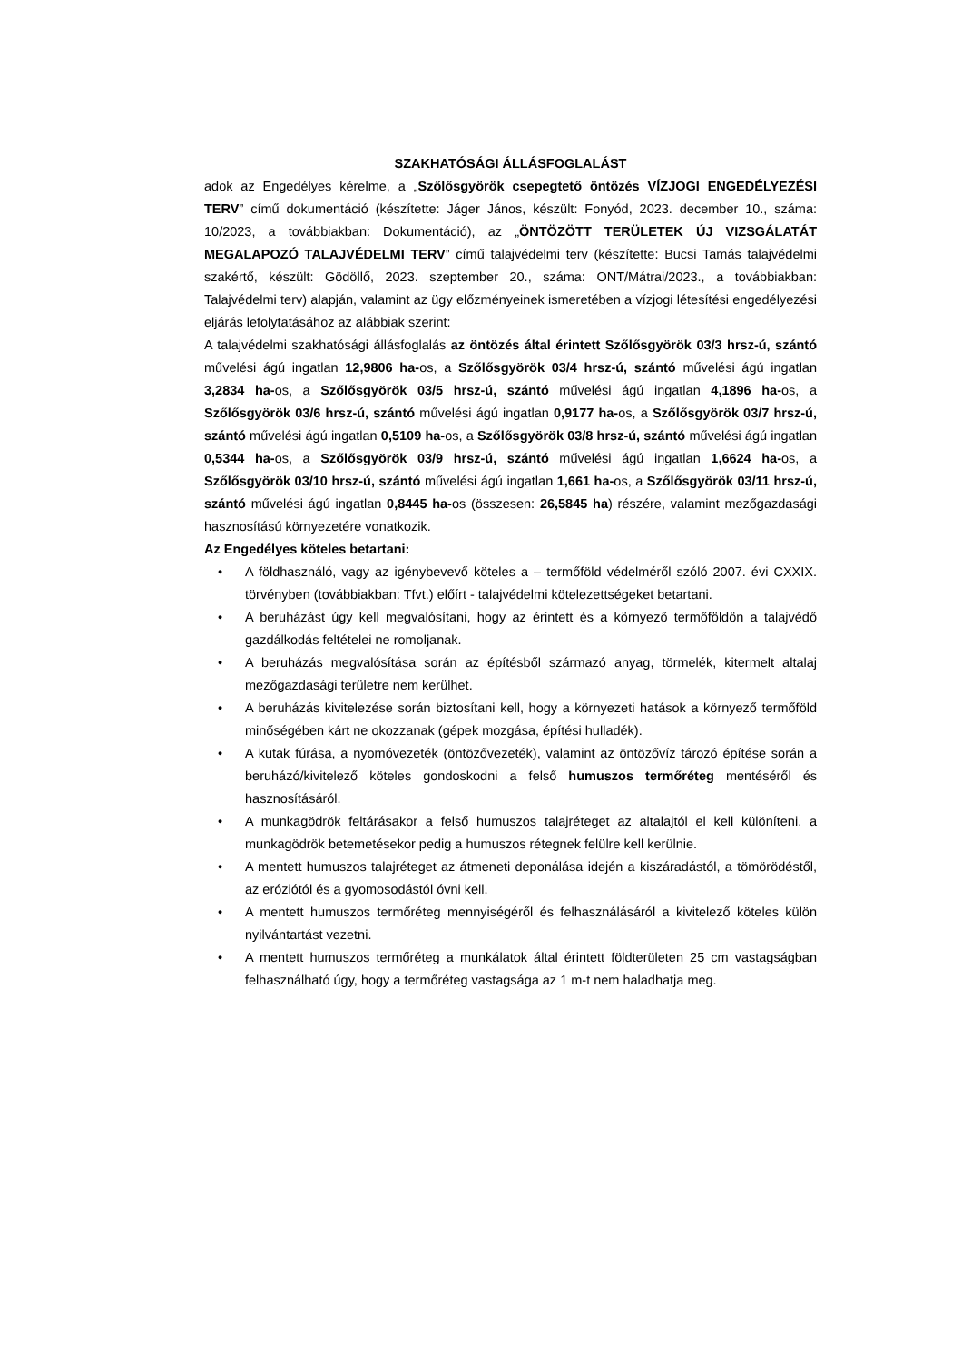SZAKHATÓSÁGI ÁLLÁSFOGLALÁST
adok az Engedélyes kérelme, a „Szőlősgyörök csepegtető öntözés VÍZJOGI ENGEDÉLYEZÉSI TERV” című dokumentáció (készítette: Jáger János, készült: Fonyód, 2023. december 10., száma: 10/2023, a továbbiakban: Dokumentáció), az „ÖNTÖZÖTT TERÜLETEK ÚJ VIZSGÁLATÁT MEGALAPOZÓ TALAJVÉDELMI TERV” című talajvédelmi terv (készítette: Bucsi Tamás talajvédelmi szakértő, készült: Gödöllő, 2023. szeptember 20., száma: ONT/Mátrai/2023., a továbbiakban: Talajvédelmi terv) alapján, valamint az ügy előzményeinek ismeretében a vízjogi létesítési engedélyezési eljárás lefolytatásához az alábbiak szerint:
A talajvédelmi szakhatósági állásfoglalás az öntözés által érintett Szőlősgyörök 03/3 hrsz-ú, szántó művelési ágú ingatlan 12,9806 ha-os, a Szőlősgyörök 03/4 hrsz-ú, szántó művelési ágú ingatlan 3,2834 ha-os, a Szőlősgyörök 03/5 hrsz-ú, szántó művelési ágú ingatlan 4,1896 ha-os, a Szőlősgyörök 03/6 hrsz-ú, szántó művelési ágú ingatlan 0,9177 ha-os, a Szőlősgyörök 03/7 hrsz-ú, szántó művelési ágú ingatlan 0,5109 ha-os, a Szőlősgyörök 03/8 hrsz-ú, szántó művelési ágú ingatlan 0,5344 ha-os, a Szőlősgyörök 03/9 hrsz-ú, szántó művelési ágú ingatlan 1,6624 ha-os, a Szőlősgyörök 03/10 hrsz-ú, szántó művelési ágú ingatlan 1,661 ha-os, a Szőlősgyörök 03/11 hrsz-ú, szántó művelési ágú ingatlan 0,8445 ha-os (összesen: 26,5845 ha) részére, valamint mezőgazdasági hasznosítású környezetére vonatkozik.
Az Engedélyes köteles betartani:
• A földhasználó, vagy az igénybevevő köteles a – termőföld védelméről szóló 2007. évi CXXIX. törvényben (továbbiakban: Tfvt.) előírt - talajvédelmi kötelezettségeket betartani.
• A beruházást úgy kell megvalósítani, hogy az érintett és a környező termőföldön a talajvédő gazdálkodás feltételei ne romoljanak.
• A beruházás megvalósítása során az építésből származó anyag, törmelék, kitermelt altalaj mezőgazdasági területre nem kerülhet.
• A beruházás kivitelezése során biztosítani kell, hogy a környezeti hatások a környező termőföld minőségében kárt ne okozzanak (gépek mozgása, építési hulladék).
• A kutak fúrása, a nyomóvezeték (öntözővezeték), valamint az öntözővíz tározó építése során a beruházó/kivitelező köteles gondoskodni a felső humuszos termőréteg mentéséről és hasznosításáról.
• A munkagödrök feltárásakor a felső humuszos talajréteget az altalajtól el kell különíteni, a munkagödrök betemetésekor pedig a humuszos rétegnek felülre kell kerülnie.
• A mentett humuszos talajréteget az átmeneti deponálása idején a kiszáradástól, a tömörödéstől, az eróziótól és a gyomosodástól óvni kell.
• A mentett humuszos termőréteg mennyiségéről és felhasználásáról a kivitelező köteles külön nyilvántartást vezetni.
• A mentett humuszos termőréteg a munkálatok által érintett földterületen 25 cm vastagságban felhasználható úgy, hogy a termőréteg vastagsága az 1 m-t nem haladhatja meg.